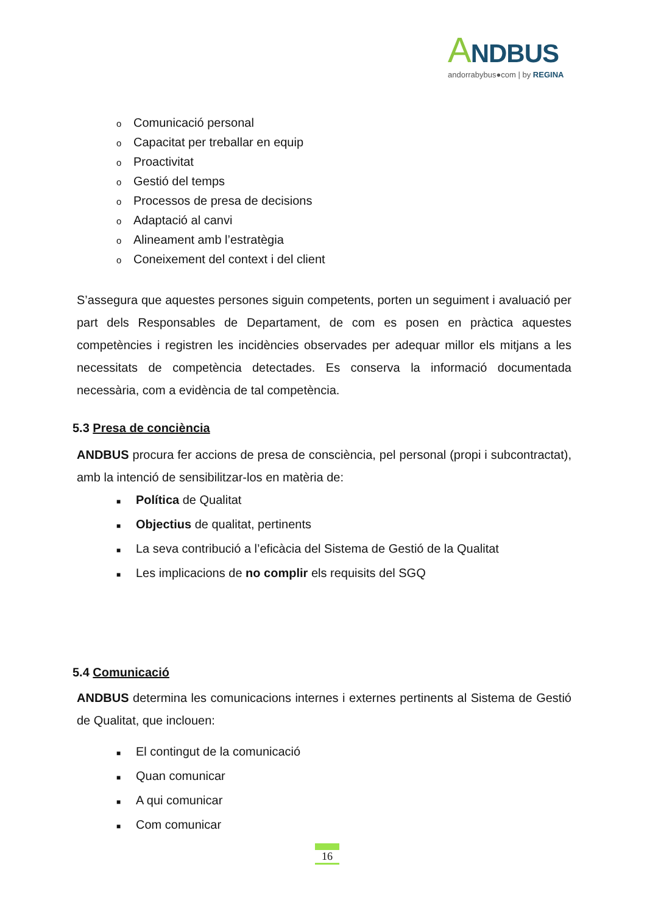ANDBUS
andorrabybus●com | by REGINA
o Comunicació personal
o Capacitat per treballar en equip
o Proactivitat
o Gestió del temps
o Processos de presa de decisions
o Adaptació al canvi
o Alineament amb l’estratègia
o Coneixement del context i del client
S’assegura que aquestes persones siguin competents, porten un seguiment i avaluació per part dels Responsables de Departament, de com es posen en pràctica aquestes competències i registren les incidències observades per adequar millor els mitjans a les necessitats de competència detectades. Es conserva la informació documentada necessària, com a evidència de tal competència.
5.3 Presa de conciència
ANDBUS procura fer accions de presa de consciència, pel personal (propi i subcontractat), amb la intenció de sensibilitzar-los en matèria de:
■ Política de Qualitat
■ Objectius de qualitat, pertinents
■ La seva contribució a l’eficàcia del Sistema de Gestió de la Qualitat
■ Les implicacions de no complir els requisits del SGQ
5.4 Comunicació
ANDBUS determina les comunicacions internes i externes pertinents al Sistema de Gestió de Qualitat, que inclouen:
■ El contingut de la comunicació
■ Quan comunicar
■ A qui comunicar
■ Com comunicar
16